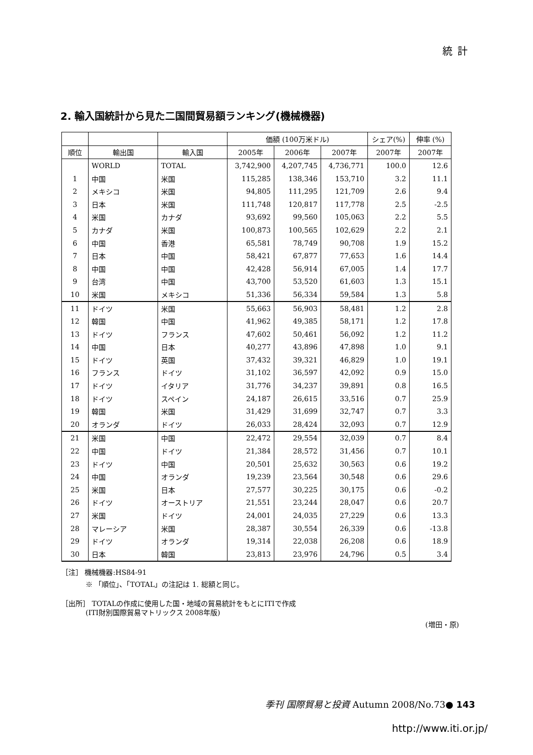統計
2. 輸入国統計から見た二国間貿易額ランキング(機械機器)
| | | | 価額 (100万米ドル) | | | シェア(%) | 伸率 (%) |
| --- | --- | --- | --- | --- | --- | --- | --- |
| 順位 | 輸出国 | 輸入国 | 2005年 | 2006年 | 2007年 | 2007年 | 2007年 |
| | WORLD | TOTAL | 3,742,900 | 4,207,745 | 4,736,771 | 100.0 | 12.6 |
| 1 | 中国 | 米国 | 115,285 | 138,346 | 153,710 | 3.2 | 11.1 |
| 2 | メキシコ | 米国 | 94,805 | 111,295 | 121,709 | 2.6 | 9.4 |
| 3 | 日本 | 米国 | 111,748 | 120,817 | 117,778 | 2.5 | -2.5 |
| 4 | 米国 | カナダ | 93,692 | 99,560 | 105,063 | 2.2 | 5.5 |
| 5 | カナダ | 米国 | 100,873 | 100,565 | 102,629 | 2.2 | 2.1 |
| 6 | 中国 | 香港 | 65,581 | 78,749 | 90,708 | 1.9 | 15.2 |
| 7 | 日本 | 中国 | 58,421 | 67,877 | 77,653 | 1.6 | 14.4 |
| 8 | 中国 | 中国 | 42,428 | 56,914 | 67,005 | 1.4 | 17.7 |
| 9 | 台湾 | 中国 | 43,700 | 53,520 | 61,603 | 1.3 | 15.1 |
| 10 | 米国 | メキシコ | 51,336 | 56,334 | 59,584 | 1.3 | 5.8 |
| 11 | ドイツ | 米国 | 55,663 | 56,903 | 58,481 | 1.2 | 2.8 |
| 12 | 韓国 | 中国 | 41,962 | 49,385 | 58,171 | 1.2 | 17.8 |
| 13 | ドイツ | フランス | 47,602 | 50,461 | 56,092 | 1.2 | 11.2 |
| 14 | 中国 | 日本 | 40,277 | 43,896 | 47,898 | 1.0 | 9.1 |
| 15 | ドイツ | 英国 | 37,432 | 39,321 | 46,829 | 1.0 | 19.1 |
| 16 | フランス | ドイツ | 31,102 | 36,597 | 42,092 | 0.9 | 15.0 |
| 17 | ドイツ | イタリア | 31,776 | 34,237 | 39,891 | 0.8 | 16.5 |
| 18 | ドイツ | スペイン | 24,187 | 26,615 | 33,516 | 0.7 | 25.9 |
| 19 | 韓国 | 米国 | 31,429 | 31,699 | 32,747 | 0.7 | 3.3 |
| 20 | オランダ | ドイツ | 26,033 | 28,424 | 32,093 | 0.7 | 12.9 |
| 21 | 米国 | 中国 | 22,472 | 29,554 | 32,039 | 0.7 | 8.4 |
| 22 | 中国 | ドイツ | 21,384 | 28,572 | 31,456 | 0.7 | 10.1 |
| 23 | ドイツ | 中国 | 20,501 | 25,632 | 30,563 | 0.6 | 19.2 |
| 24 | 中国 | オランダ | 19,239 | 23,564 | 30,548 | 0.6 | 29.6 |
| 25 | 米国 | 日本 | 27,577 | 30,225 | 30,175 | 0.6 | -0.2 |
| 26 | ドイツ | オーストリア | 21,551 | 23,244 | 28,047 | 0.6 | 20.7 |
| 27 | 米国 | ドイツ | 24,001 | 24,035 | 27,229 | 0.6 | 13.3 |
| 28 | マレーシア | 米国 | 28,387 | 30,554 | 26,339 | 0.6 | -13.8 |
| 29 | ドイツ | オランダ | 19,314 | 22,038 | 26,208 | 0.6 | 18.9 |
| 30 | 日本 | 韓国 | 23,813 | 23,976 | 24,796 | 0.5 | 3.4 |
［注］ 機械機器:HS84-91
※ 「順位」、「TOTAL」の注記は 1. 総額と同じ。
［出所］ TOTALの作成に使用した国・地域の貿易統計をもとにITIで作成
(ITI財別国際貿易マトリックス 2008年版)
(増田・原)
季刊 国際貿易と投資 Autumn 2008/No.73● 143
http://www.iti.or.jp/